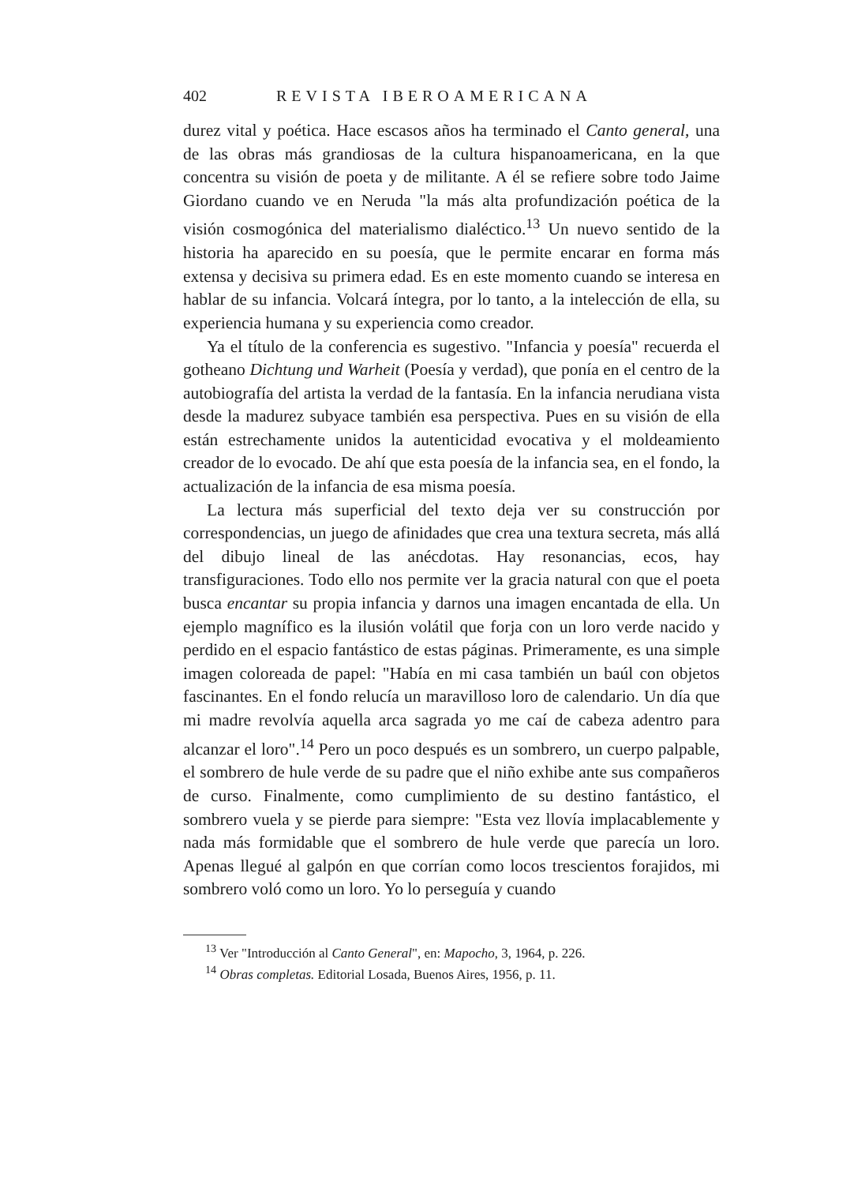402 REVISTA IBEROAMERICANA
durez vital y poética. Hace escasos años ha terminado el Canto general, una de las obras más grandiosas de la cultura hispanoamericana, en la que concentra su visión de poeta y de militante. A él se refiere sobre todo Jaime Giordano cuando ve en Neruda "la más alta profundización poética de la visión cosmogónica del materialismo dialéctico.<sup>13</sup> Un nuevo sentido de la historia ha aparecido en su poesía, que le permite encarar en forma más extensa y decisiva su primera edad. Es en este momento cuando se interesa en hablar de su infancia. Volcará íntegra, por lo tanto, a la intelección de ella, su experiencia humana y su experiencia como creador.
Ya el título de la conferencia es sugestivo. "Infancia y poesía" recuerda el gotheano Dichtung und Warheit (Poesía y verdad), que ponía en el centro de la autobiografía del artista la verdad de la fantasía. En la infancia nerudiana vista desde la madurez subyace también esa perspectiva. Pues en su visión de ella están estrechamente unidos la autenticidad evocativa y el moldeamiento creador de lo evocado. De ahí que esta poesía de la infancia sea, en el fondo, la actualización de la infancia de esa misma poesía.
La lectura más superficial del texto deja ver su construcción por correspondencias, un juego de afinidades que crea una textura secreta, más allá del dibujo lineal de las anécdotas. Hay resonancias, ecos, hay transfiguraciones. Todo ello nos permite ver la gracia natural con que el poeta busca encantar su propia infancia y darnos una imagen encantada de ella. Un ejemplo magnífico es la ilusión volátil que forja con un loro verde nacido y perdido en el espacio fantástico de estas páginas. Primeramente, es una simple imagen coloreada de papel: "Había en mi casa también un baúl con objetos fascinantes. En el fondo relucía un maravilloso loro de calendario. Un día que mi madre revolvía aquella arca sagrada yo me caí de cabeza adentro para alcanzar el loro".<sup>14</sup> Pero un poco después es un sombrero, un cuerpo palpable, el sombrero de hule verde de su padre que el niño exhibe ante sus compañeros de curso. Finalmente, como cumplimiento de su destino fantástico, el sombrero vuela y se pierde para siempre: "Esta vez llovía implacablemente y nada más formidable que el sombrero de hule verde que parecía un loro. Apenas llegué al galpón en que corrían como locos trescientos forajidos, mi sombrero voló como un loro. Yo lo perseguía y cuando
<sup>13</sup> Ver "Introducción al Canto General", en: Mapocho, 3, 1964, p. 226.
<sup>14</sup> Obras completas. Editorial Losada, Buenos Aires, 1956, p. 11.